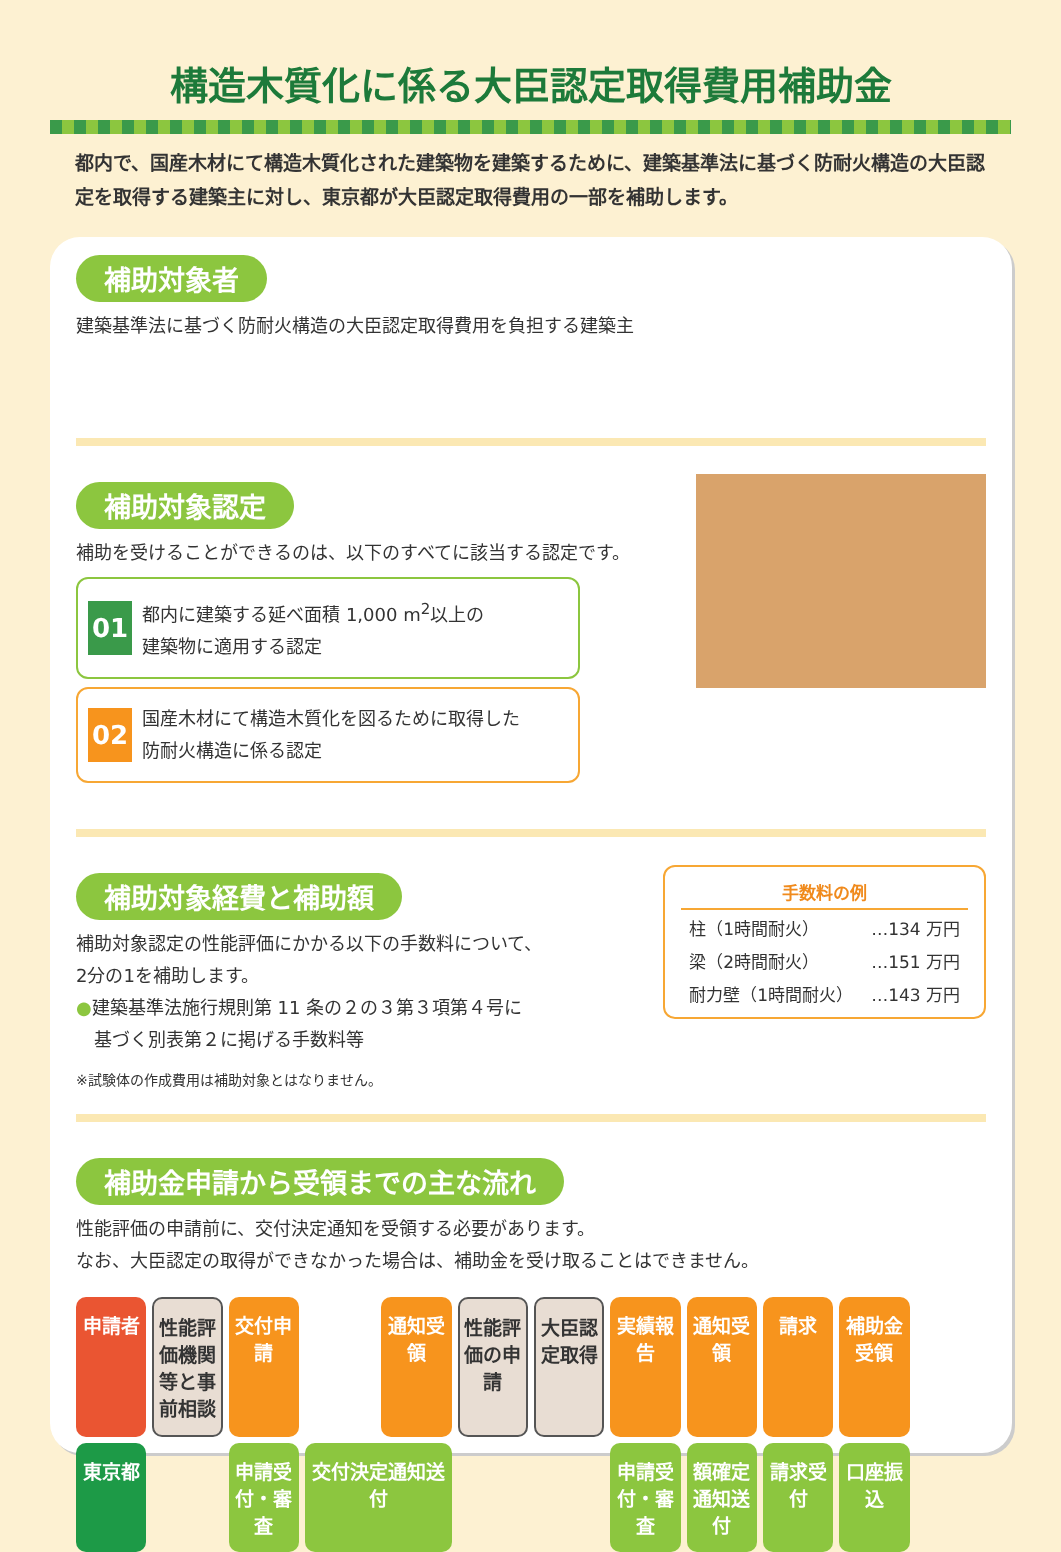構造木質化に係る大臣認定取得費用補助金
都内で、国産木材にて構造木質化された建築物を建築するために、建築基準法に基づく防耐火構造の大臣認定を取得する建築主に対し、東京都が大臣認定取得費用の一部を補助します。
補助対象者
建築基準法に基づく防耐火構造の大臣認定取得費用を負担する建築主
補助対象認定
補助を受けることができるのは、以下のすべてに該当する認定です。
01
都内に建築する延べ面積 1,000 m<sup>2</sup>以上の
建築物に適用する認定
02
国産木材にて構造木質化を図るために取得した
防耐火構造に係る認定
補助対象経費と補助額
| 手数料の例 | |
| --- | --- |
| 柱（1時間耐火） | …134 万円 |
| 梁（2時間耐火） | …151 万円 |
| 耐力壁（1時間耐火） | …143 万円 |
補助対象認定の性能評価にかかる以下の手数料について、
2分の1を補助します。
●建築基準法施行規則第 11 条の２の３第３項第４号に
　基づく別表第２に掲げる手数料等
※試験体の作成費用は補助対象とはなりません。
補助金申請から受領までの主な流れ
性能評価の申請前に、交付決定通知を受領する必要があります。
なお、大臣認定の取得ができなかった場合は、補助金を受け取ることはできません。
申請者
性能評価機関等と事前相談
交付申請
通知受領
性能評価の申請
大臣認定取得
実績報告
通知受領
請求
補助金受領
東京都
申請受付・審査
交付決定通知送付
申請受付・審査
額確定通知送付
請求受付
口座振込